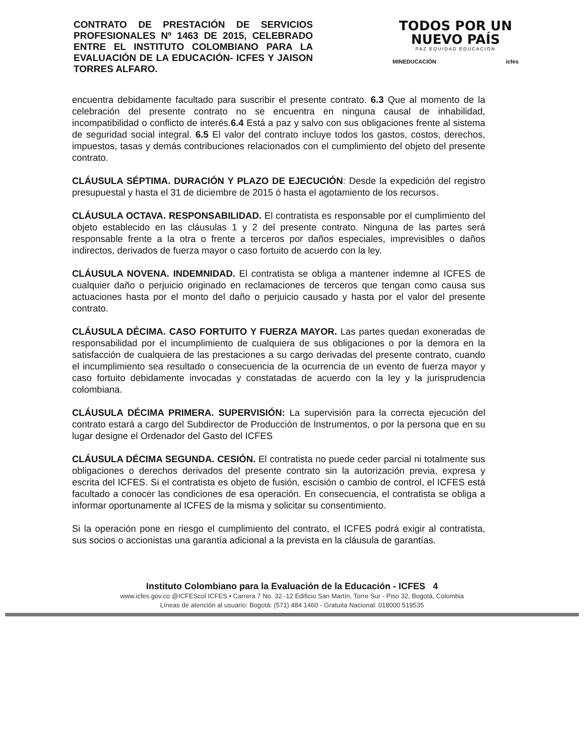CONTRATO DE PRESTACIÓN DE SERVICIOS PROFESIONALES Nº 1463 DE 2015, CELEBRADO ENTRE EL INSTITUTO COLOMBIANO PARA LA EVALUACIÓN DE LA EDUCACIÓN- ICFES Y JAISON TORRES ALFARO.
TODOS POR UN
NUEVO PAÍS
PAZ EQUIDAD EDUCACIÓN
MINEDUCACIÓN icfes
encuentra debidamente facultado para suscribir el presente contrato. 6.3 Que al momento de la celebración del presente contrato no se encuentra en ninguna causal de inhabilidad, incompatibilidad o conflicto de interés.6.4 Está a paz y salvo con sus obligaciones frente al sistema de seguridad social integral. 6.5 El valor del contrato incluye todos los gastos, costos, derechos, impuestos, tasas y demás contribuciones relacionados con el cumplimiento del objeto del presente contrato.
CLÁUSULA SÉPTIMA. DURACIÓN Y PLAZO DE EJECUCIÓN: Desde la expedición del registro presupuestal y hasta el 31 de diciembre de 2015 ó hasta el agotamiento de los recursos.
CLÁUSULA OCTAVA. RESPONSABILIDAD. El contratista es responsable por el cumplimiento del objeto establecido en las cláusulas 1 y 2 del presente contrato. Ninguna de las partes será responsable frente a la otra o frente a terceros por daños especiales, imprevisibles o daños indirectos, derivados de fuerza mayor o caso fortuito de acuerdo con la ley.
CLÁUSULA NOVENA. INDEMNIDAD. El contratista se obliga a mantener indemne al ICFES de cualquier daño o perjuicio originado en reclamaciones de terceros que tengan como causa sus actuaciones hasta por el monto del daño o perjuicio causado y hasta por el valor del presente contrato.
CLÁUSULA DÉCIMA. CASO FORTUITO Y FUERZA MAYOR. Las partes quedan exoneradas de responsabilidad por el incumplimiento de cualquiera de sus obligaciones o por la demora en la satisfacción de cualquiera de las prestaciones a su cargo derivadas del presente contrato, cuando el incumplimiento sea resultado o consecuencia de la ocurrencia de un evento de fuerza mayor y caso fortuito debidamente invocadas y constatadas de acuerdo con la ley y la jurisprudencia colombiana.
CLÁUSULA DÉCIMA PRIMERA. SUPERVISIÓN: La supervisión para la correcta ejecución del contrato estará a cargo del Subdirector de Producción de Instrumentos, o por la persona que en su lugar designe el Ordenador del Gasto del ICFES
CLÁUSULA DÉCIMA SEGUNDA. CESIÓN. El contratista no puede ceder parcial ni totalmente sus obligaciones o derechos derivados del presente contrato sin la autorización previa, expresa y escrita del ICFES. Si el contratista es objeto de fusión, escisión o cambio de control, el ICFES está facultado a conocer las condiciones de esa operación. En consecuencia, el contratista se obliga a informar oportunamente al ICFES de la misma y solicitar su consentimiento.
Si la operación pone en riesgo el cumplimiento del contrato, el ICFES podrá exigir al contratista, sus socios o accionistas una garantía adicional a la prevista en la cláusula de garantías.
Instituto Colombiano para la Evaluación de la Educación - ICFES 4
www.icfes.gov.co @ICFEScol ICFES • Carrera 7 No. 32 -12 Edificio San Martín, Torre Sur - Piso 32, Bogotá, Colombia
Líneas de atención al usuario: Bogotá: (571) 484 1460 - Gratuita Nacional: 018000 519535